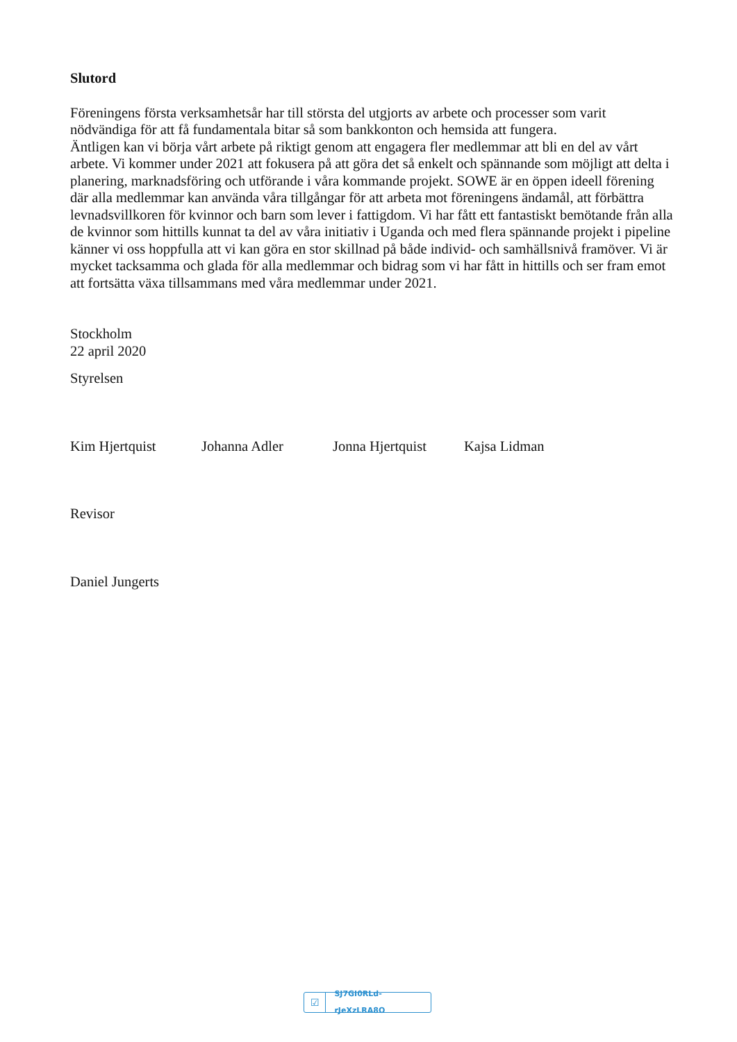Slutord
Föreningens första verksamhetsår har till största del utgjorts av arbete och processer som varit nödvändiga för att få fundamentala bitar så som bankkonton och hemsida att fungera.
Äntligen kan vi börja vårt arbete på riktigt genom att engagera fler medlemmar att bli en del av vårt arbete. Vi kommer under 2021 att fokusera på att göra det så enkelt och spännande som möjligt att delta i planering, marknadsföring och utförande i våra kommande projekt. SOWE är en öppen ideell förening där alla medlemmar kan använda våra tillgångar för att arbeta mot föreningens ändamål, att förbättra levnadsvillkoren för kvinnor och barn som lever i fattigdom. Vi har fått ett fantastiskt bemötande från alla de kvinnor som hittills kunnat ta del av våra initiativ i Uganda och med flera spännande projekt i pipeline känner vi oss hoppfulla att vi kan göra en stor skillnad på både individ- och samhällsnivå framöver. Vi är mycket tacksamma och glada för alla medlemmar och bidrag som vi har fått in hittills och ser fram emot att fortsätta växa tillsammans med våra medlemmar under 2021.
Stockholm
22 april 2020
Styrelsen
Kim Hjertquist Johanna Adler Jonna Hjertquist Kajsa Lidman
Revisor
Daniel Jungerts
☑ SJ7GI0RLd-rJeXzLRA8O